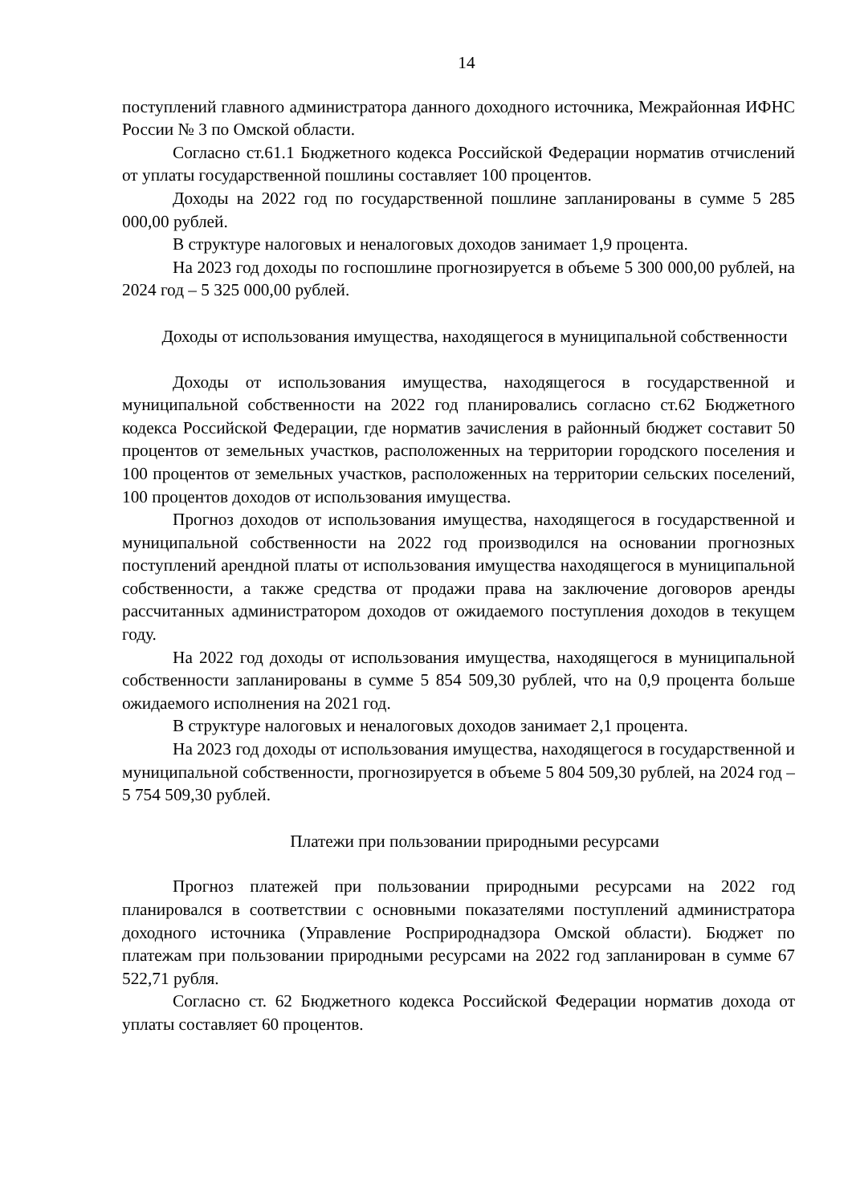14
поступлений главного администратора данного доходного источника, Межрайонная ИФНС России № 3 по Омской области.
Согласно ст.61.1 Бюджетного кодекса Российской Федерации норматив отчислений от уплаты государственной пошлины составляет 100 процентов.
Доходы на 2022 год по государственной пошлине запланированы в сумме 5 285 000,00 рублей.
В структуре налоговых и неналоговых доходов занимает 1,9 процента.
На 2023 год доходы по госпошлине прогнозируется в объеме 5 300 000,00 рублей, на 2024 год – 5 325 000,00 рублей.
Доходы от использования имущества, находящегося в муниципальной собственности
Доходы от использования имущества, находящегося в государственной и муниципальной собственности на 2022 год планировались согласно ст.62 Бюджетного кодекса Российской Федерации, где норматив зачисления в районный бюджет составит 50 процентов от земельных участков, расположенных на территории городского поселения и 100 процентов от земельных участков, расположенных на территории сельских поселений, 100 процентов доходов от использования имущества.
Прогноз доходов от использования имущества, находящегося в государственной и муниципальной собственности на 2022 год производился на основании прогнозных поступлений арендной платы от использования имущества находящегося в муниципальной собственности, а также средства от продажи права на заключение договоров аренды рассчитанных администратором доходов от ожидаемого поступления доходов в текущем году.
На 2022 год доходы от использования имущества, находящегося в муниципальной собственности запланированы в сумме 5 854 509,30 рублей, что на 0,9 процента больше ожидаемого исполнения на 2021 год.
В структуре налоговых и неналоговых доходов занимает 2,1 процента.
На 2023 год доходы от использования имущества, находящегося в государственной и муниципальной собственности, прогнозируется в объеме 5 804 509,30 рублей, на 2024 год – 5 754 509,30 рублей.
Платежи при пользовании природными ресурсами
Прогноз платежей при пользовании природными ресурсами на 2022 год планировался в соответствии с основными показателями поступлений администратора доходного источника (Управление Росприроднадзора Омской области). Бюджет по платежам при пользовании природными ресурсами на 2022 год запланирован в сумме 67 522,71 рубля.
Согласно ст. 62 Бюджетного кодекса Российской Федерации норматив дохода от уплаты составляет 60 процентов.